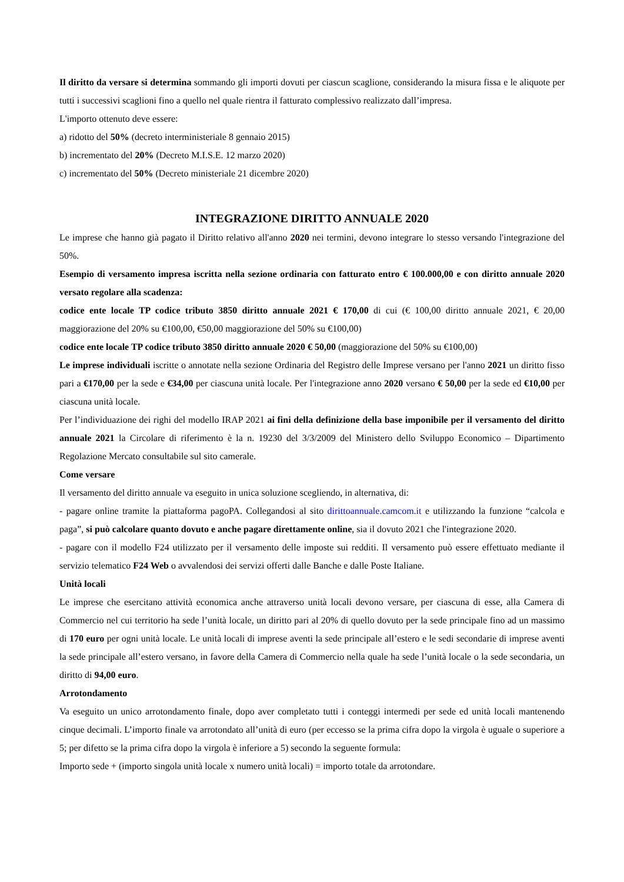Il diritto da versare si determina sommando gli importi dovuti per ciascun scaglione, considerando la misura fissa e le aliquote per tutti i successivi scaglioni fino a quello nel quale rientra il fatturato complessivo realizzato dall’impresa.
L'importo ottenuto deve essere:
a) ridotto del 50% (decreto interministeriale 8 gennaio 2015)
b) incrementato del 20% (Decreto M.I.S.E. 12 marzo 2020)
c) incrementato del 50% (Decreto ministeriale 21 dicembre 2020)
INTEGRAZIONE DIRITTO ANNUALE 2020
Le imprese che hanno già pagato il Diritto relativo all'anno 2020 nei termini, devono integrare lo stesso versando l'integrazione del 50%.
Esempio di versamento impresa iscritta nella sezione ordinaria con fatturato entro € 100.000,00 e con diritto annuale 2020 versato regolare alla scadenza:
codice ente locale TP codice tributo 3850 diritto annuale 2021 € 170,00 di cui (€ 100,00 diritto annuale 2021, € 20,00 maggiorazione del 20% su €100,00, €50,00 maggiorazione del 50% su €100,00)
codice ente locale TP codice tributo 3850 diritto annuale 2020 € 50,00 (maggiorazione del 50% su €100,00)
Le imprese individuali iscritte o annotate nella sezione Ordinaria del Registro delle Imprese versano per l'anno 2021 un diritto fisso pari a €170,00 per la sede e €34,00 per ciascuna unità locale. Per l'integrazione anno 2020 versano € 50,00 per la sede ed €10,00 per ciascuna unità locale.
Per l’individuazione dei righi del modello IRAP 2021 ai fini della definizione della base imponibile per il versamento del diritto annuale 2021 la Circolare di riferimento è la n. 19230 del 3/3/2009 del Ministero dello Sviluppo Economico – Dipartimento Regolazione Mercato consultabile sul sito camerale.
Come versare
Il versamento del diritto annuale va eseguito in unica soluzione scegliendo, in alternativa, di:
- pagare online tramite la piattaforma pagoPA. Collegandosi al sito dirittoannuale.camcom.it e utilizzando la funzione “calcola e paga”, si può calcolare quanto dovuto e anche pagare direttamente online, sia il dovuto 2021 che l'integrazione 2020.
- pagare con il modello F24 utilizzato per il versamento delle imposte sui redditi. Il versamento può essere effettuato mediante il servizio telematico F24 Web o avvalendosi dei servizi offerti dalle Banche e dalle Poste Italiane.
Unità locali
Le imprese che esercitano attività economica anche attraverso unità locali devono versare, per ciascuna di esse, alla Camera di Commercio nel cui territorio ha sede l’unità locale, un diritto pari al 20% di quello dovuto per la sede principale fino ad un massimo di 170 euro per ogni unità locale. Le unità locali di imprese aventi la sede principale all’estero e le sedi secondarie di imprese aventi la sede principale all’estero versano, in favore della Camera di Commercio nella quale ha sede l’unità locale o la sede secondaria, un diritto di 94,00 euro.
Arrotondamento
Va eseguito un unico arrotondamento finale, dopo aver completato tutti i conteggi intermedi per sede ed unità locali mantenendo cinque decimali. L’importo finale va arrotondato all’unità di euro (per eccesso se la prima cifra dopo la virgola è uguale o superiore a 5; per difetto se la prima cifra dopo la virgola è inferiore a 5) secondo la seguente formula:
Importo sede + (importo singola unità locale x numero unità locali) = importo totale da arrotondare.